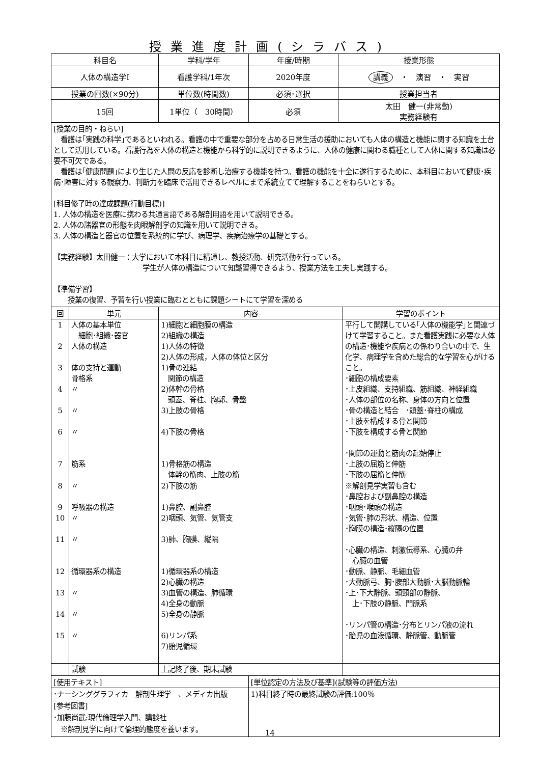授業進度計画(シラバス)
| 科目名 | 学科/学年 | 年度/時期 | 授業形態 |
| --- | --- | --- | --- |
| 人体の構造学Ⅰ | 看護学科/1年次 | 2020年度 | 講義 ・ 演習 ・ 実習 |
| 授業の回数(×90分) | 単位数(時間数) | 必須･選択 | 授業担当者 |
| 15回 | 1単位（ 30時間） | 必須 | 太田 健一(非常勤) 実務経験有 |
[授業の目的・ねらい]
　看護は｢実践の科学｣であるといわれる。看護の中で重要な部分を占める日常生活の援助においても人体の構造と機能に関する知識を土台として活用している。看護行為を人体の構造と機能から科学的に説明できるように、人体の健康に関わる職種として人体に関する知識は必要不可欠である。
　看護は｢健康問題｣により生じた人間の反応を診断し治療する機能を持つ。看護の機能を十全に遂行するために、本科目において健康･疾病･障害に対する観察力、判断力を臨床で活用できるレベルにまで系統立てて理解することをねらいとする。
[科目修了時の達成課題(行動目標)]
1. 人体の構造を医療に携わる共通言語である解剖用語を用いて説明できる。
2. 人体の諸器官の形態を肉眼解剖学の知識を用いて説明できる。
3. 人体の構造と器官の位置を系統的に学び、病理学、疾病治療学の基礎とする。
【実務経験】太田健一：大学において本科目に精通し、教授活動、研究活動を行っている。
学生が人体の構造について知識習得できるよう、授業方法を工夫し実践する。
【準備学習】
　　授業の復習、予習を行い授業に臨むとともに課題シートにて学習を深める
| 回 | 単元 | 内容 | 学習のポイント |
| --- | --- | --- | --- |
| 1 2 3 4 5 6 7 8 9 10 11 12 13 14 15 | 人体の基本単位 細胞･組織･器官 人体の構造 体の支持と運動 骨格系 〃 〃 〃 筋系 〃 呼吸器の構造 〃 〃 循環器系の構造 〃 〃 〃 | 1)細胞と細胞膜の構造 2)組織の構造 1)人体の特徴 2)人体の形成，人体の体位と区分 1)骨の連結 関節の構造 2)体幹の骨格 頭蓋、脊柱、胸郭、骨盤 3)上肢の骨格 4)下肢の骨格 1)骨格筋の構造 体幹の筋肉、上肢の筋 2)下肢の筋 1)鼻腔、副鼻腔 2)咽頭、気管、気管支 3)肺、胸膜、縦隔 1)循環器系の構造 2)心臓の構造 3)血管の構造、肺循環 4)全身の動脈 5)全身の静脈 6)リンパ系 7)胎児循環 | 平行して開講している｢人体の機能学｣と関連づけて学習すること。また看護実践に必要な人体の構造･機能や疾病との係わり合いの中で、生化学、病理学を含めた総合的な学習を心がけること。 ･細胞の構成要素 ･上皮組織、支持組織、筋組織、神経組織 ･人体の部位の名称、身体の方向と位置 ･骨の構造と結合 ･頭蓋･脊柱の構成 ･上肢を構成する骨と関節 ･下肢を構成する骨と関節 ･関節の運動と筋肉の起始停止 ･上肢の屈筋と伸筋 ･下肢の屈筋と伸筋 ※解剖見学実習も含む ･鼻腔および副鼻腔の構造 ･咽頭･喉頭の構造 ･気管･肺の形状、構造、位置 ･胸膜の構造･縦隔の位置 ･心臓の構造、刺激伝導系、心臓の弁 心臓の血管 ･動脈、静脈、毛細血管 ･大動脈弓、胸･腹部大動脈･大脳動脈輪 ･上･下大静脈、頭頸部の静脈、 上･下肢の静脈、門脈系 ･リンパ管の構造･分布とリンパ液の流れ ･胎児の血液循環、静脈管、動脈管 |
| | 試験 | 上記終了後、期末試験 | |
| [使用テキスト] | [単位認定の方法及び基準](試験等の評価方法) |
| ･ナーシンググラフィカ 解剖生理学 、メディカ出版 [参考図書] ･加藤尚武:現代倫理学入門、講談社 ※解剖見学に向けて倫理的態度を養います。 | 1)科目終了時の最終試験の評価:100％ |
14